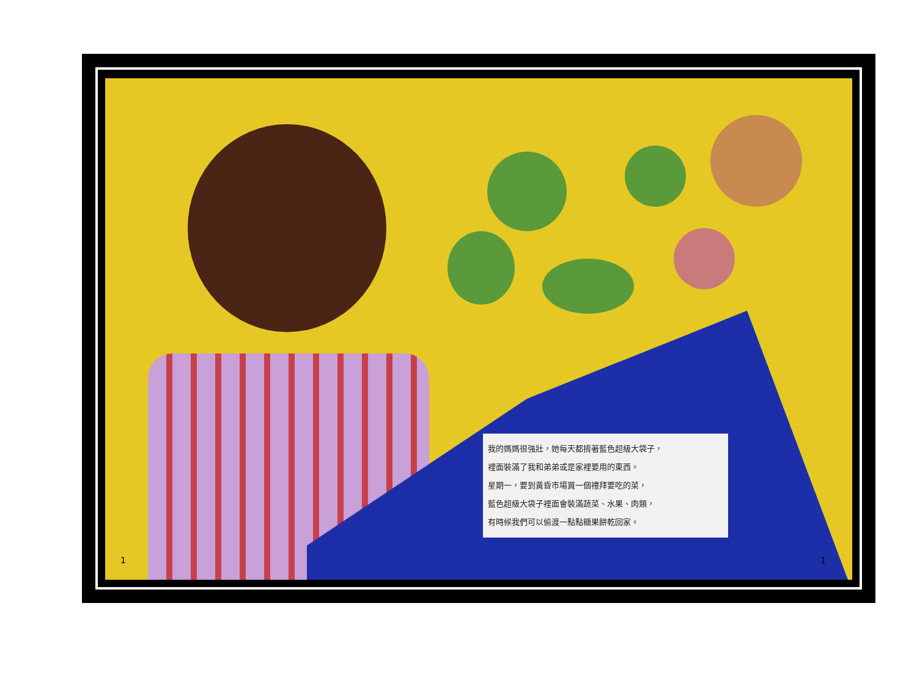我的媽媽很強壯，她每天都揹著藍色超級大袋子，
裡面裝滿了我和弟弟或是家裡要用的東西。
星期一，要到黃昏市場買一個禮拜要吃的菜，
藍色超級大袋子裡面會裝滿蔬菜、水果、肉類，
有時候我們可以偷渡一點點糖果餅乾回家。
1 1